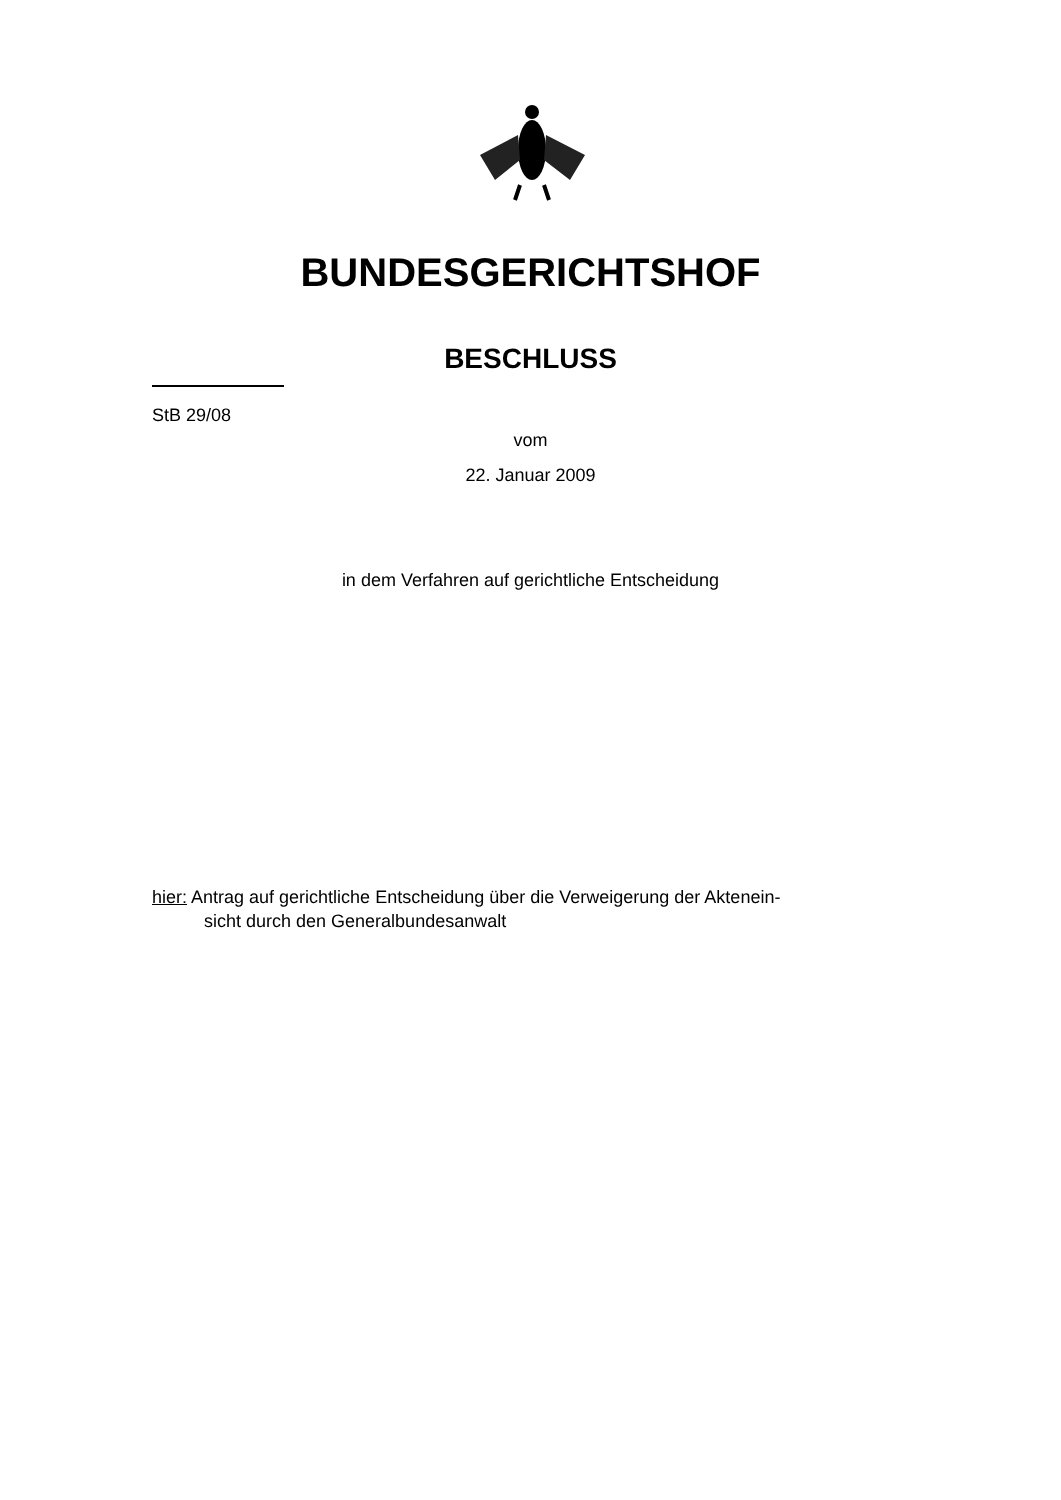BUNDESGERICHTSHOF
BESCHLUSS
StB 29/08
vom
22. Januar 2009
in dem Verfahren auf gerichtliche Entscheidung
hier: Antrag auf gerichtliche Entscheidung über die Verweigerung der Aktenein-
sicht durch den Generalbundesanwalt